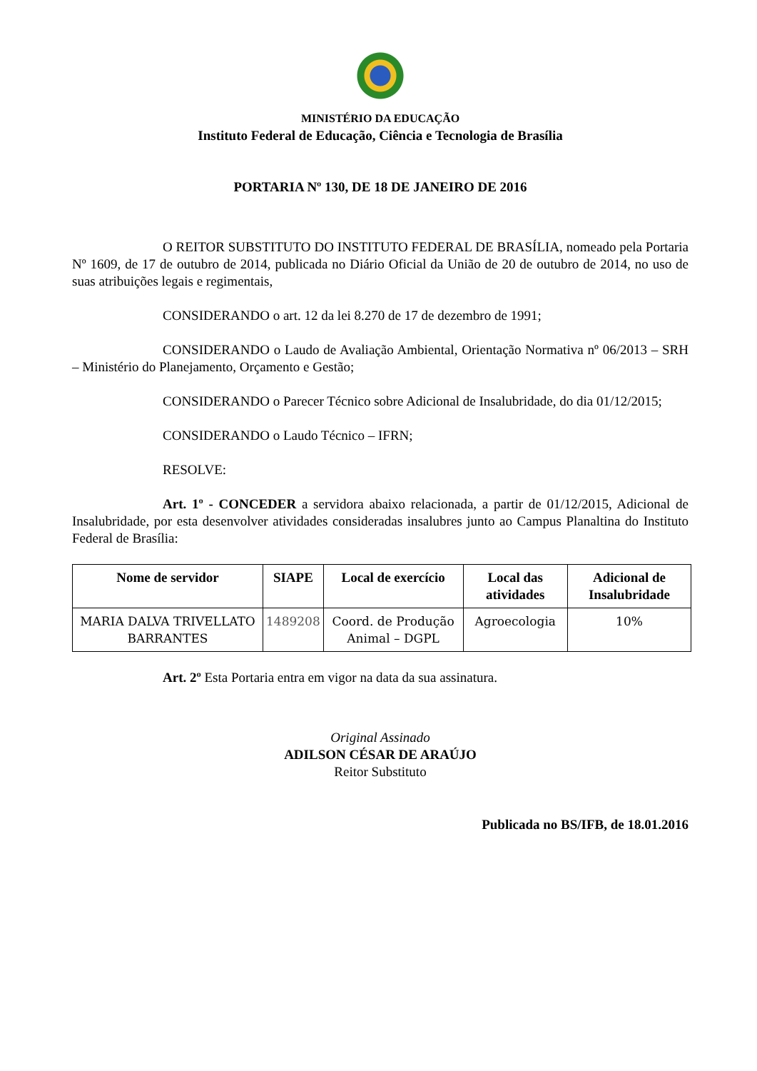MINISTÉRIO DA EDUCAÇÃO
Instituto Federal de Educação, Ciência e Tecnologia de Brasília
PORTARIA Nº 130, DE 18 DE JANEIRO DE 2016
O REITOR SUBSTITUTO DO INSTITUTO FEDERAL DE BRASÍLIA, nomeado pela Portaria Nº 1609, de 17 de outubro de 2014, publicada no Diário Oficial da União de 20 de outubro de 2014, no uso de suas atribuições legais e regimentais,
CONSIDERANDO o art. 12 da lei 8.270 de 17 de dezembro de 1991;
CONSIDERANDO o Laudo de Avaliação Ambiental, Orientação Normativa nº 06/2013 – SRH – Ministério do Planejamento, Orçamento e Gestão;
CONSIDERANDO o Parecer Técnico sobre Adicional de Insalubridade, do dia 01/12/2015;
CONSIDERANDO o Laudo Técnico – IFRN;
RESOLVE:
Art. 1º - CONCEDER a servidora abaixo relacionada, a partir de 01/12/2015, Adicional de Insalubridade, por esta desenvolver atividades consideradas insalubres junto ao Campus Planaltina do Instituto Federal de Brasília:
| Nome de servidor | SIAPE | Local de exercício | Local das atividades | Adicional de Insalubridade |
| --- | --- | --- | --- | --- |
| MARIA DALVA TRIVELLATO BARRANTES | 1489208 | Coord. de Produção Animal – DGPL | Agroecologia | 10% |
Art. 2º Esta Portaria entra em vigor na data da sua assinatura.
Original Assinado
ADILSON CÉSAR DE ARAÚJO
Reitor Substituto
Publicada no BS/IFB, de 18.01.2016